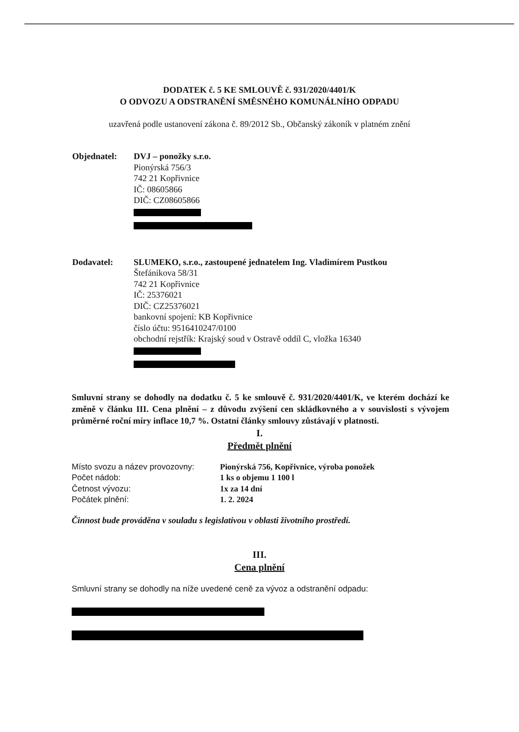DODATEK č. 5 KE SMLOUVĚ č. 931/2020/4401/K
O ODVOZU A ODSTRANĚNÍ SMĚSNÉHO KOMUNÁLNÍHO ODPADU
uzavřená podle ustanovení zákona č. 89/2012 Sb., Občanský zákoník v platném znění
Objednatel: DVJ – ponožky s.r.o.
Pionýrská 756/3
742 21 Kopřivnice
IČ: 08605866
DIČ: CZ08605866
Dodavatel: SLUMEKO, s.r.o., zastoupené jednatelem Ing. Vladimírem Pustkou
Štefánikova 58/31
742 21 Kopřivnice
IČ: 25376021
DIČ: CZ25376021
bankovní spojení: KB Kopřivnice
číslo účtu: 9516410247/0100
obchodní rejstřík: Krajský soud v Ostravě oddíl C, vložka 16340
Smluvní strany se dohodly na dodatku č. 5 ke smlouvě č. 931/2020/4401/K, ve kterém dochází ke změně v článku III. Cena plnění – z důvodu zvýšení cen skládkovného a v souvislosti s vývojem průměrné roční míry inflace 10,7 %. Ostatní články smlouvy zůstávají v platnosti.
I.
Předmět plnění
Místo svozu a název provozovny: Pionýrská 756, Kopřivnice, výroba ponožek
Počet nádob: 1 ks o objemu 1 100 l
Četnost vývozu: 1x za 14 dní
Počátek plnění: 1. 2. 2024
Činnost bude prováděna v souladu s legislativou v oblasti životního prostředí.
III.
Cena plnění
Smluvní strany se dohodly na níže uvedené ceně za vývoz a odstranění odpadu: